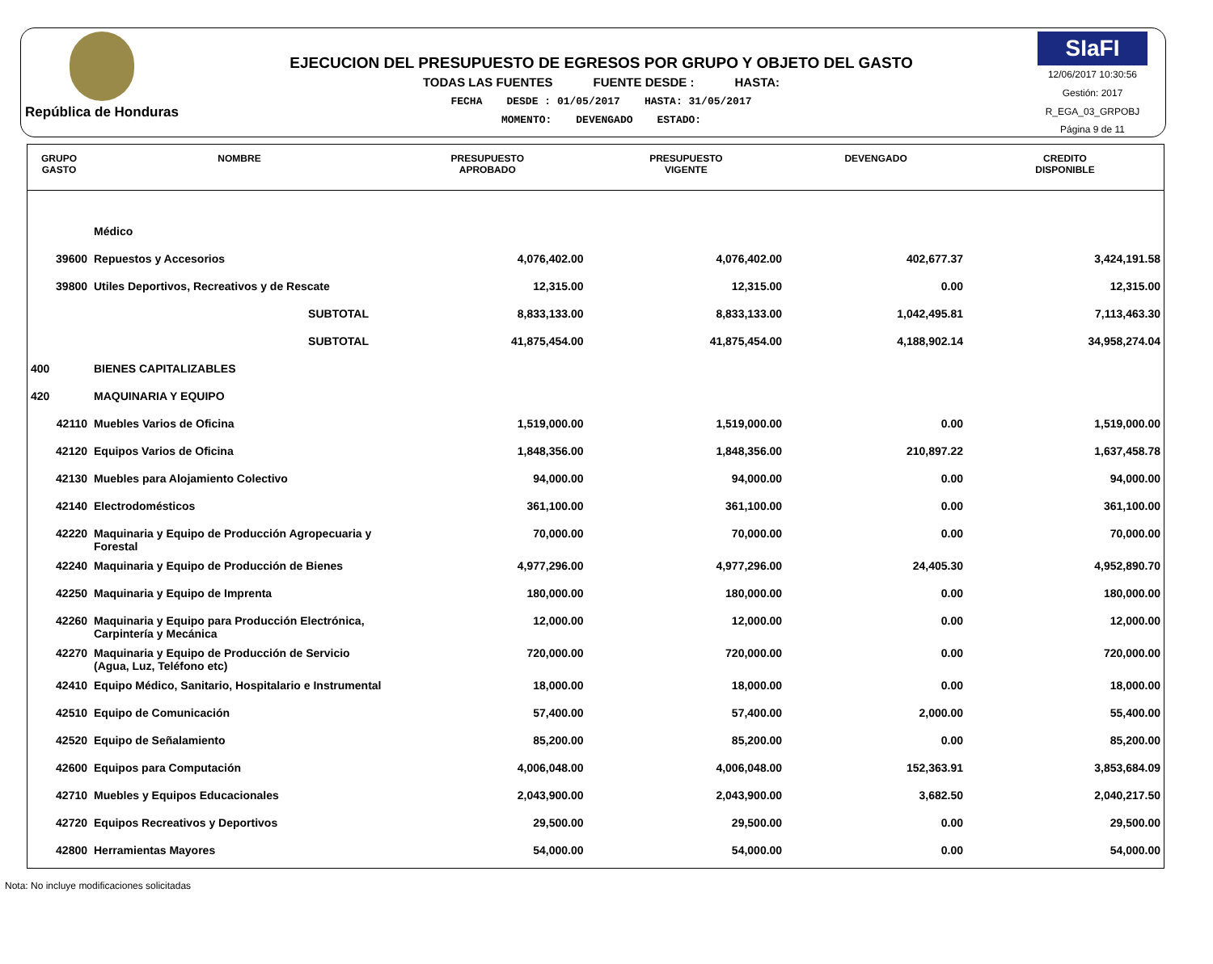República de Honduras
EJECUCION DEL PRESUPUESTO DE EGRESOS POR GRUPO Y OBJETO DEL GASTO
TODAS LAS FUENTES FUENTE DESDE : HASTA:
FECHA DESDE : 01/05/2017 HASTA: 31/05/2017
MOMENTO: DEVENGADO ESTADO:
SIaFI
12/06/2017 10:30:56
Gestión: 2017
R_EGA_03_GRPOBJ
Página 9 de 11
| GRUPO GASTO | NOMBRE | PRESUPUESTO APROBADO | PRESUPUESTO VIGENTE | DEVENGADO | CREDITO DISPONIBLE |
| --- | --- | --- | --- | --- | --- |
| | Médico | | | | |
| 39600 | Repuestos y Accesorios | 4,076,402.00 | 4,076,402.00 | 402,677.37 | 3,424,191.58 |
| 39800 | Utiles Deportivos, Recreativos y de Rescate | 12,315.00 | 12,315.00 | 0.00 | 12,315.00 |
| | SUBTOTAL | 8,833,133.00 | 8,833,133.00 | 1,042,495.81 | 7,113,463.30 |
| | SUBTOTAL | 41,875,454.00 | 41,875,454.00 | 4,188,902.14 | 34,958,274.04 |
| 400 | BIENES CAPITALIZABLES | | | | |
| 420 | MAQUINARIA Y EQUIPO | | | | |
| 42110 | Muebles Varios de Oficina | 1,519,000.00 | 1,519,000.00 | 0.00 | 1,519,000.00 |
| 42120 | Equipos Varios de Oficina | 1,848,356.00 | 1,848,356.00 | 210,897.22 | 1,637,458.78 |
| 42130 | Muebles para Alojamiento Colectivo | 94,000.00 | 94,000.00 | 0.00 | 94,000.00 |
| 42140 | Electrodomésticos | 361,100.00 | 361,100.00 | 0.00 | 361,100.00 |
| 42220 | Maquinaria y Equipo de Producción Agropecuaria y Forestal | 70,000.00 | 70,000.00 | 0.00 | 70,000.00 |
| 42240 | Maquinaria y Equipo de Producción de Bienes | 4,977,296.00 | 4,977,296.00 | 24,405.30 | 4,952,890.70 |
| 42250 | Maquinaria y Equipo de Imprenta | 180,000.00 | 180,000.00 | 0.00 | 180,000.00 |
| 42260 | Maquinaria y Equipo para Producción Electrónica, Carpintería y Mecánica | 12,000.00 | 12,000.00 | 0.00 | 12,000.00 |
| 42270 | Maquinaria y Equipo de Producción de Servicio (Agua, Luz, Teléfono etc) | 720,000.00 | 720,000.00 | 0.00 | 720,000.00 |
| 42410 | Equipo Médico, Sanitario, Hospitalario e Instrumental | 18,000.00 | 18,000.00 | 0.00 | 18,000.00 |
| 42510 | Equipo de Comunicación | 57,400.00 | 57,400.00 | 2,000.00 | 55,400.00 |
| 42520 | Equipo de Señalamiento | 85,200.00 | 85,200.00 | 0.00 | 85,200.00 |
| 42600 | Equipos para Computación | 4,006,048.00 | 4,006,048.00 | 152,363.91 | 3,853,684.09 |
| 42710 | Muebles y Equipos Educacionales | 2,043,900.00 | 2,043,900.00 | 3,682.50 | 2,040,217.50 |
| 42720 | Equipos Recreativos y Deportivos | 29,500.00 | 29,500.00 | 0.00 | 29,500.00 |
| 42800 | Herramientas Mayores | 54,000.00 | 54,000.00 | 0.00 | 54,000.00 |
Nota: No incluye modificaciones solicitadas